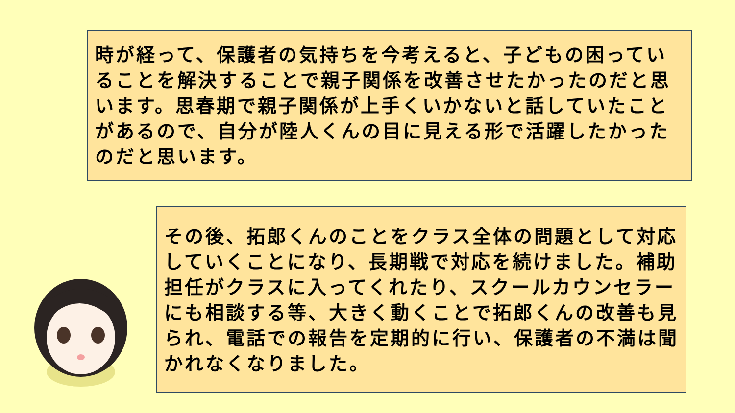時が経って、保護者の気持ちを今考えると、子どもの困っていることを解決することで親子関係を改善させたかったのだと思います。思春期で親子関係が上手くいかないと話していたことがあるので、自分が陸人くんの目に見える形で活躍したかったのだと思います。
その後、拓郎くんのことをクラス全体の問題として対応していくことになり、長期戦で対応を続けました。補助担任がクラスに入ってくれたり、スクールカウンセラーにも相談する等、大きく動くことで拓郎くんの改善も見られ、電話での報告を定期的に行い、保護者の不満は聞かれなくなりました。